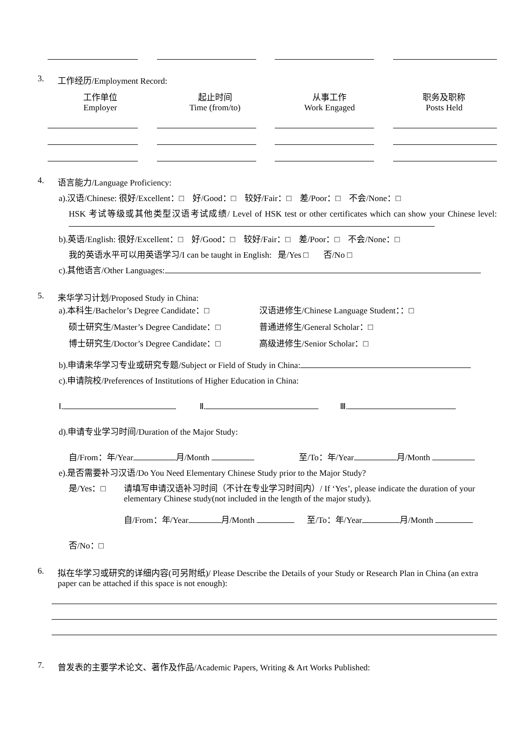3. 工作经历/Employment Record:
工作单位
Employer
起止时间
Time (from/to)
从事工作
Work Engaged
职务及职称
Posts Held
4. 语言能力/Language Proficiency:
a).汉语/Chinese: 很好/Excellent：□ 好/Good：□ 较好/Fair：□ 差/Poor：□ 不会/None：□
HSK 考试等级或其他类型汉语考试成绩/ Level of HSK test or other certificates which can show your Chinese level:
b).英语/English: 很好/Excellent：□ 好/Good：□ 较好/Fair：□ 差/Poor：□ 不会/None：□
我的英语水平可以用英语学习/I can be taught in English: 是/Yes □ 否/No □
c).其他语言/Other Languages:
5. 来华学习计划/Proposed Study in China:
a).本科生/Bachelor’s Degree Candidate：□ 汉语进修生/Chinese Language Student：：□
硕士研究生/Master’s Degree Candidate：□ 普通进修生/General Scholar：□
博士研究生/Doctor’s Degree Candidate：□ 高级进修生/Senior Scholar：□
b).申请来华学习专业或研究专题/Subject or Field of Study in China:
c).申请院校/Preferences of Institutions of Higher Education in China:
Ⅰ. Ⅱ. Ⅲ.
d).申请专业学习时间/Duration of the Major Study:
自/From：年/Year 月/Month 至/To：年/Year 月/Month
e).是否需要补习汉语/Do You Need Elementary Chinese Study prior to the Major Study?
是/Yes：□ 请填写申请汉语补习时间（不计在专业学习时间内）/ If ‘Yes’, please indicate the duration of your elementary Chinese study(not included in the length of the major study).
自/From：年/Year 月/Month 至/To：年/Year 月/Month
否/No：□
6. 拟在华学习或研究的详细内容(可另附纸)/ Please Describe the Details of your Study or Research Plan in China (an extra paper can be attached if this space is not enough):
7. 曾发表的主要学术论文、著作及作品/Academic Papers, Writing & Art Works Published: